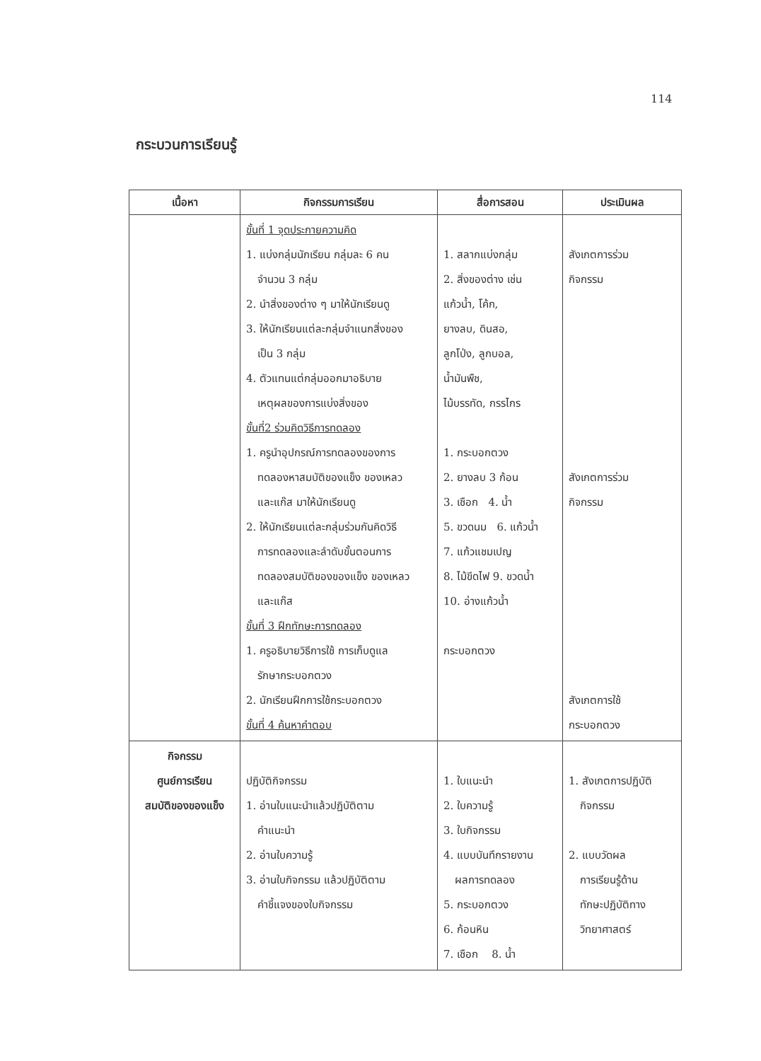114
กระบวนการเรียนรู้
| เนื้อหา | กิจกรรมการเรียน | สื่อการสอน | ประเมินผล |
| --- | --- | --- | --- |
| | ขั้นที่ 1 จุดประกายความคิด 1. แบ่งกลุ่มนักเรียน กลุ่มละ 6 คน จำนวน 3 กลุ่ม 2. นำสิ่งของต่าง ๆ มาให้นักเรียนดู 3. ให้นักเรียนแต่ละกลุ่มจำแนกสิ่งของ เป็น 3 กลุ่ม 4. ตัวแทนแต่กลุ่มออกมาอธิบาย เหตุผลของการแบ่งสิ่งของ ขั้นที่2 ร่วมคิดวิธีการทดลอง 1. ครูนำอุปกรณ์การทดลองของการ ทดลองหาสมบัติของแข็ง ของเหลว และแก๊ส มาให้นักเรียนดู 2. ให้นักเรียนแต่ละกลุ่มร่วมกันคิดวิธี การทดลองและลำดับขั้นตอนการ ทดลองสมบัติของของแข็ง ของเหลว และแก๊ส ขั้นที่ 3 ฝึกทักษะการทดลอง 1. ครูอธิบายวิธีการใช้ การเก็บดูแล รักษากระบอกตวง 2. นักเรียนฝึกการใช้กระบอกตวง ขั้นที่ 4 ค้นหาคำตอบ | 1. สลากแบ่งกลุ่ม 2. สิ่งของต่าง เช่น แก้วน้ำ, โค้ก, ยางลบ, ดินสอ, ลูกโป่ง, ลูกบอล, น้ำมันพืช, ไม้บรรทัด, กรรไกร 1. กระบอกตวง 2. ยางลบ 3 ก้อน 3. เชือก 4. น้ำ 5. ขวดนม 6. แก้วน้ำ 7. แก้วแชมเปญ 8. ไม้ขีดไฟ 9. ขวดน้ำ 10. อ่างแก้วน้ำ กระบอกตวง | สังเกตการร่วม กิจกรรม สังเกตการร่วม กิจกรรม สังเกตการใช้ กระบอกตวง |
| กิจกรรม ศูนย์การเรียน สมบัติของของแข็ง | ปฏิบัติกิจกรรม 1. อ่านใบแนะนำแล้วปฏิบัติตาม คำแนะนำ 2. อ่านใบความรู้ 3. อ่านใบกิจกรรม แล้วปฏิบัติตาม คำชี้แจงของใบกิจกรรม | 1. ใบแนะนำ 2. ใบความรู้ 3. ใบกิจกรรม 4. แบบบันทึกรายงาน ผลการทดลอง 5. กระบอกตวง 6. ก้อนหิน 7. เชือก 8. น้ำ | 1. สังเกตการปฏิบัติ กิจกรรม 2. แบบวัดผล การเรียนรู้ด้าน ทักษะปฏิบัติทาง วิทยาศาสตร์ |